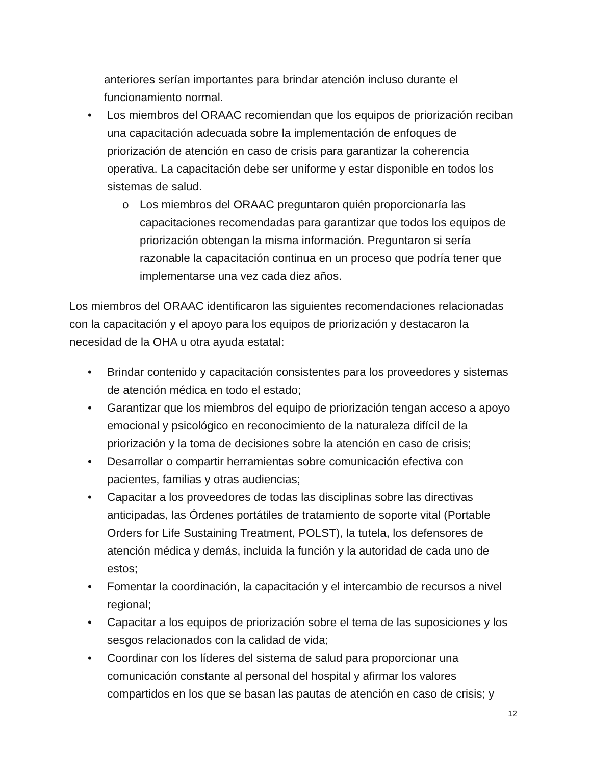anteriores serían importantes para brindar atención incluso durante el funcionamiento normal.
• Los miembros del ORAAC recomiendan que los equipos de priorización reciban una capacitación adecuada sobre la implementación de enfoques de priorización de atención en caso de crisis para garantizar la coherencia operativa. La capacitación debe ser uniforme y estar disponible en todos los sistemas de salud.
o Los miembros del ORAAC preguntaron quién proporcionaría las capacitaciones recomendadas para garantizar que todos los equipos de priorización obtengan la misma información. Preguntaron si sería razonable la capacitación continua en un proceso que podría tener que implementarse una vez cada diez años.
Los miembros del ORAAC identificaron las siguientes recomendaciones relacionadas con la capacitación y el apoyo para los equipos de priorización y destacaron la necesidad de la OHA u otra ayuda estatal:
• Brindar contenido y capacitación consistentes para los proveedores y sistemas de atención médica en todo el estado;
• Garantizar que los miembros del equipo de priorización tengan acceso a apoyo emocional y psicológico en reconocimiento de la naturaleza difícil de la priorización y la toma de decisiones sobre la atención en caso de crisis;
• Desarrollar o compartir herramientas sobre comunicación efectiva con pacientes, familias y otras audiencias;
• Capacitar a los proveedores de todas las disciplinas sobre las directivas anticipadas, las Órdenes portátiles de tratamiento de soporte vital (Portable Orders for Life Sustaining Treatment, POLST), la tutela, los defensores de atención médica y demás, incluida la función y la autoridad de cada uno de estos;
• Fomentar la coordinación, la capacitación y el intercambio de recursos a nivel regional;
• Capacitar a los equipos de priorización sobre el tema de las suposiciones y los sesgos relacionados con la calidad de vida;
• Coordinar con los líderes del sistema de salud para proporcionar una comunicación constante al personal del hospital y afirmar los valores compartidos en los que se basan las pautas de atención en caso de crisis; y
12